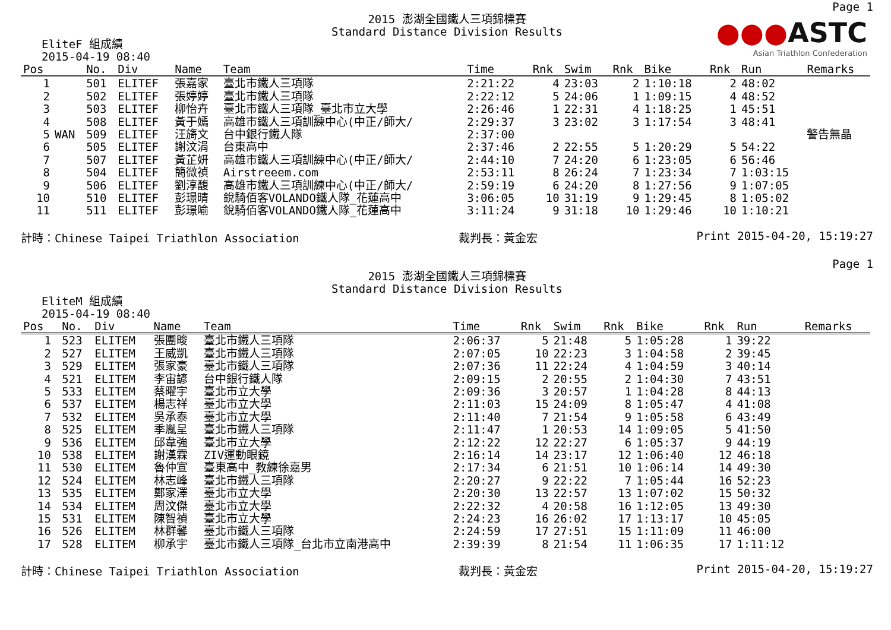Page 1
●●●ASTC
Asian Triathlon Confederation
2015 澎湖全國鐵人三項錦標賽
Standard Distance Division Results
EliteF 組成績
2015-04-19 08:40
| Pos | | No. | Div | Name | Team | Time | Rnk | Swim | Rnk | Bike | Rnk | Run | Remarks |
| --- | --- | --- | --- | --- | --- | --- | --- | --- | --- | --- | --- | --- | --- |
| 1 | | 501 | ELITEF | 張嘉家 | 臺北市鐵人三項隊 | 2:21:22 | 4 | 23:03 | 2 | 1:10:18 | 2 | 48:02 | |
| 2 | | 502 | ELITEF | 張婷婷 | 臺北市鐵人三項隊 | 2:22:12 | 5 | 24:06 | 1 | 1:09:15 | 4 | 48:52 | |
| 3 | | 503 | ELITEF | 柳怡卉 | 臺北市鐵人三項隊_臺北市立大學 | 2:26:46 | 1 | 22:31 | 4 | 1:18:25 | 1 | 45:51 | |
| 4 | | 508 | ELITEF | 黃于嫣 | 高雄市鐵人三項訓練中心(中正/師大/ | 2:29:37 | 3 | 23:02 | 3 | 1:17:54 | 3 | 48:41 | |
| 5 | WAN | 509 | ELITEF | 汪旖文 | 台中銀行鐵人隊 | 2:37:00 | | | | | | | 警告無晶 |
| 6 | | 505 | ELITEF | 謝汶涓 | 台東高中 | 2:37:46 | 2 | 22:55 | 5 | 1:20:29 | 5 | 54:22 | |
| 7 | | 507 | ELITEF | 黃芷妍 | 高雄市鐵人三項訓練中心(中正/師大/ | 2:44:10 | 7 | 24:20 | 6 | 1:23:05 | 6 | 56:46 | |
| 8 | | 504 | ELITEF | 簡微禎 | Airstreeem.com | 2:53:11 | 8 | 26:24 | 7 | 1:23:34 | 7 | 1:03:15 | |
| 9 | | 506 | ELITEF | 劉淳馥 | 高雄市鐵人三項訓練中心(中正/師大/ | 2:59:19 | 6 | 24:20 | 8 | 1:27:56 | 9 | 1:07:05 | |
| 10 | | 510 | ELITEF | 彭璟晴 | 銳騎佰客VOLANDO鐵人隊_花蓮高中 | 3:06:05 | 10 | 31:19 | 9 | 1:29:45 | 8 | 1:05:02 | |
| 11 | | 511 | ELITEF | 彭璟喻 | 銳騎佰客VOLANDO鐵人隊_花蓮高中 | 3:11:24 | 9 | 31:18 | 10 | 1:29:46 | 10 | 1:10:21 | |
計時：Chinese Taipei Triathlon Association 裁判長：黃金宏 Print 2015-04-20, 15:19:27
Page 1
2015 澎湖全國鐵人三項錦標賽
Standard Distance Division Results
EliteM 組成績
2015-04-19 08:40
| Pos | | No. | Div | Name | Team | Time | Rnk | Swim | Rnk | Bike | Rnk | Run | Remarks |
| --- | --- | --- | --- | --- | --- | --- | --- | --- | --- | --- | --- | --- | --- |
| 1 | | 523 | ELITEM | 張團畯 | 臺北市鐵人三項隊 | 2:06:37 | 5 | 21:48 | 5 | 1:05:28 | 1 | 39:22 | |
| 2 | | 527 | ELITEM | 王威凱 | 臺北市鐵人三項隊 | 2:07:05 | 10 | 22:23 | 3 | 1:04:58 | 2 | 39:45 | |
| 3 | | 529 | ELITEM | 張家豪 | 臺北市鐵人三項隊 | 2:07:36 | 11 | 22:24 | 4 | 1:04:59 | 3 | 40:14 | |
| 4 | | 521 | ELITEM | 李宙諺 | 台中銀行鐵人隊 | 2:09:15 | 2 | 20:55 | 2 | 1:04:30 | 7 | 43:51 | |
| 5 | | 533 | ELITEM | 蔡曜宇 | 臺北市立大學 | 2:09:36 | 3 | 20:57 | 1 | 1:04:28 | 8 | 44:13 | |
| 6 | | 537 | ELITEM | 楊志祥 | 臺北市立大學 | 2:11:03 | 15 | 24:09 | 8 | 1:05:47 | 4 | 41:08 | |
| 7 | | 532 | ELITEM | 吳承泰 | 臺北市立大學 | 2:11:40 | 7 | 21:54 | 9 | 1:05:58 | 6 | 43:49 | |
| 8 | | 525 | ELITEM | 季胤呈 | 臺北市鐵人三項隊 | 2:11:47 | 1 | 20:53 | 14 | 1:09:05 | 5 | 41:50 | |
| 9 | | 536 | ELITEM | 邱韋強 | 臺北市立大學 | 2:12:22 | 12 | 22:27 | 6 | 1:05:37 | 9 | 44:19 | |
| 10 | | 538 | ELITEM | 謝漢霖 | ZIV運動眼鏡 | 2:16:14 | 14 | 23:17 | 12 | 1:06:40 | 12 | 46:18 | |
| 11 | | 530 | ELITEM | 魯仲宣 | 臺東高中_教練徐嘉男 | 2:17:34 | 6 | 21:51 | 10 | 1:06:14 | 14 | 49:30 | |
| 12 | | 524 | ELITEM | 林志峰 | 臺北市鐵人三項隊 | 2:20:27 | 9 | 22:22 | 7 | 1:05:44 | 16 | 52:23 | |
| 13 | | 535 | ELITEM | 鄭家澤 | 臺北市立大學 | 2:20:30 | 13 | 22:57 | 13 | 1:07:02 | 15 | 50:32 | |
| 14 | | 534 | ELITEM | 周汶傑 | 臺北市立大學 | 2:22:32 | 4 | 20:58 | 16 | 1:12:05 | 13 | 49:30 | |
| 15 | | 531 | ELITEM | 陳智禎 | 臺北市立大學 | 2:24:23 | 16 | 26:02 | 17 | 1:13:17 | 10 | 45:05 | |
| 16 | | 526 | ELITEM | 林群馨 | 臺北市鐵人三項隊 | 2:24:59 | 17 | 27:51 | 15 | 1:11:09 | 11 | 46:00 | |
| 17 | | 528 | ELITEM | 柳承宇 | 臺北市鐵人三項隊_台北市立南港高中 | 2:39:39 | 8 | 21:54 | 11 | 1:06:35 | 17 | 1:11:12 | |
計時：Chinese Taipei Triathlon Association 裁判長：黃金宏 Print 2015-04-20, 15:19:27